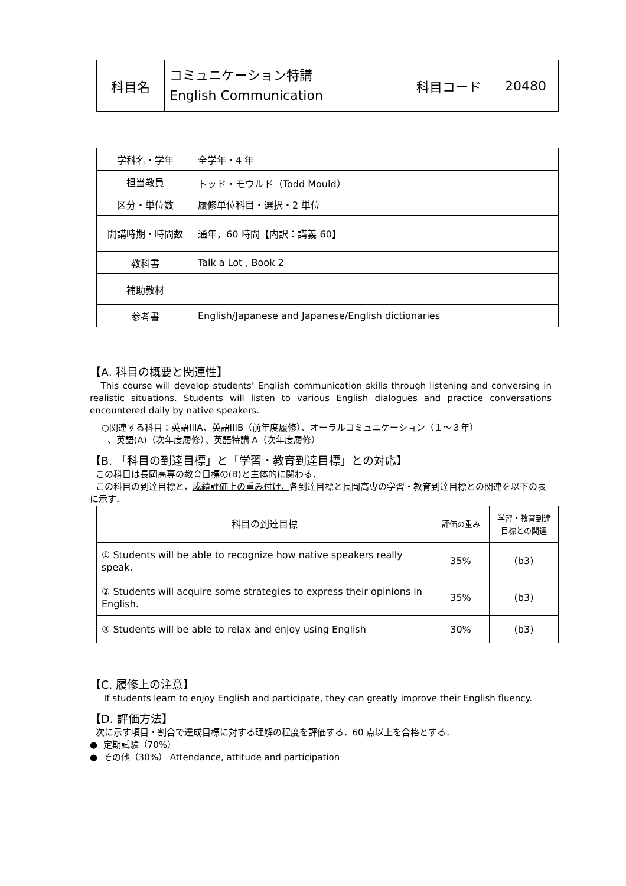| 科目名 | コミュニケーション特講 English Communication | 科目コード | 20480 |
| 学科名・学年 | 全学年・4 年 |
| 担当教員 | トッド・モウルド（Todd Mould） |
| 区分・単位数 | 履修単位科目・選択・2 単位 |
| 開講時期・時間数 | 通年，60 時間【内訳：講義 60】 |
| 教科書 | Talk a Lot , Book 2 |
| 補助教材 | |
| 参考書 | English/Japanese and Japanese/English dictionaries |
【A. 科目の概要と関連性】
This course will develop students’ English communication skills through listening and conversing in realistic situations. Students will listen to various English dialogues and practice conversations encountered daily by native speakers.
○関連する科目：英語IIIA、英語IIIB（前年度履修）、オーラルコミュニケーション（１～３年）
、英語(A)（次年度履修）、英語特講 A（次年度履修）
【B. 「科目の到達目標」と「学習・教育到達目標」との対応】
この科目は長岡高専の教育目標の(B)と主体的に関わる．
この科目の到達目標と，成績評価上の重み付け，各到達目標と長岡高専の学習・教育到達目標との関連を以下の表に示す．
| 科目の到達目標 | 評価の重み | 学習・教育到達 目標との関連 |
| --- | --- | --- |
| ① Students will be able to recognize how native speakers really speak. | 35% | (b3) |
| ② Students will acquire some strategies to express their opinions in English. | 35% | (b3) |
| ③ Students will be able to relax and enjoy using English | 30% | (b3) |
【C. 履修上の注意】
If students learn to enjoy English and participate, they can greatly improve their English fluency.
【D. 評価方法】
次に示す項目・割合で達成目標に対する理解の程度を評価する．60 点以上を合格とする．
● 定期試験（70%）
● その他（30%） Attendance, attitude and participation